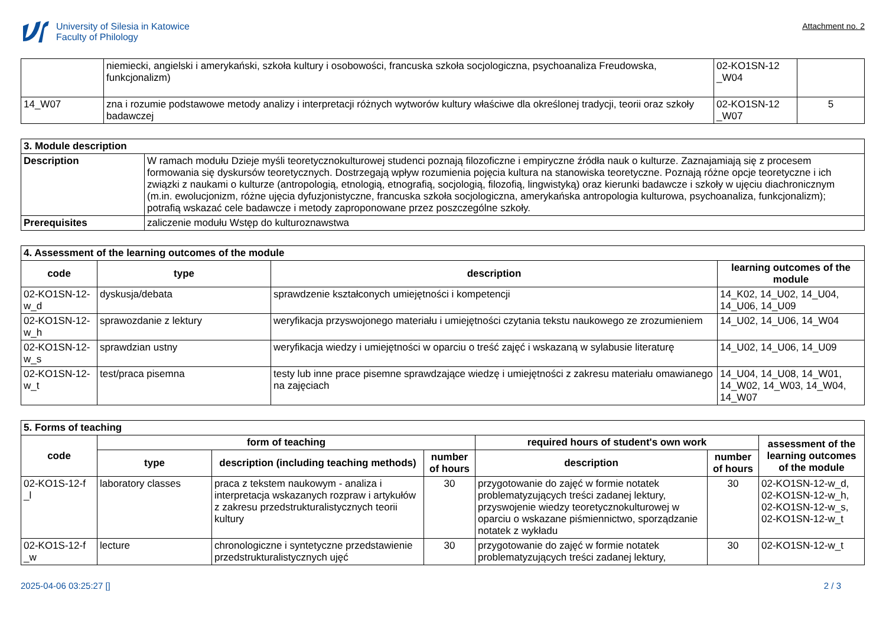University of Silesia in Katowice
Faculty of Philology
Attachment no. 2
| | niemiecki, angielski i amerykański, szkoła kultury i osobowości, francuska szkoła socjologiczna, psychoanaliza Freudowska, funkcjonalizm) | 02-KO1SN-12 _W04 | |
| 14_W07 | zna i rozumie podstawowe metody analizy i interpretacji różnych wytworów kultury właściwe dla określonej tradycji, teorii oraz szkoły badawczej | 02-KO1SN-12 _W07 | 5 |
| 3. Module description | |
| Description | W ramach modułu Dzieje myśli teoretycznokulturowej studenci poznają filozoficzne i empiryczne źródła nauk o kulturze. Zaznajamiają się z procesem formowania się dyskursów teoretycznych. Dostrzegają wpływ rozumienia pojęcia kultura na stanowiska teoretyczne. Poznają różne opcje teoretyczne i ich związki z naukami o kulturze (antropologią, etnologią, etnografią, socjologią, filozofią, lingwistyką) oraz kierunki badawcze i szkoły w ujęciu diachronicznym (m.in. ewolucjonizm, różne ujęcia dyfuzjonistyczne, francuska szkoła socjologiczna, amerykańska antropologia kulturowa, psychoanaliza, funkcjonalizm); potrafią wskazać cele badawcze i metody zaproponowane przez poszczególne szkoły. |
| Prerequisites | zaliczenie modułu Wstęp do kulturoznawstwa |
| 4. Assessment of the learning outcomes of the module | | | |
| code | type | description | learning outcomes of the module |
| 02-KO1SN-12- w_d | dyskusja/debata | sprawdzenie kształconych umiejętności i kompetencji | 14_K02, 14_U02, 14_U04, 14_U06, 14_U09 |
| 02-KO1SN-12- w_h | sprawozdanie z lektury | weryfikacja przyswojonego materiału i umiejętności czytania tekstu naukowego ze zrozumieniem | 14_U02, 14_U06, 14_W04 |
| 02-KO1SN-12- w_s | sprawdzian ustny | weryfikacja wiedzy i umiejętności w oparciu o treść zajęć i wskazaną w sylabusie literaturę | 14_U02, 14_U06, 14_U09 |
| 02-KO1SN-12- w_t | test/praca pisemna | testy lub inne prace pisemne sprawdzające wiedzę i umiejętności z zakresu materiału omawianego na zajęciach | 14_U04, 14_U08, 14_W01, 14_W02, 14_W03, 14_W04, 14_W07 |
| 5. Forms of teaching | | | | | | |
| code | form of teaching | | | required hours of student's own work | | assessment of the learning outcomes of the module |
| | type | description (including teaching methods) | number of hours | description | number of hours | |
| 02-KO1S-12-f _l | laboratory classes | praca z tekstem naukowym - analiza i interpretacja wskazanych rozpraw i artykułów z zakresu przedstrukturalistycznych teorii kultury | 30 | przygotowanie do zajęć w formie notatek problematyzujących treści zadanej lektury, przyswojenie wiedzy teoretycznokulturowej w oparciu o wskazane piśmiennictwo, sporządzanie notatek z wykładu | 30 | 02-KO1SN-12-w_d, 02-KO1SN-12-w_h, 02-KO1SN-12-w_s, 02-KO1SN-12-w_t |
| 02-KO1S-12-f _w | lecture | chronologiczne i syntetyczne przedstawienie przedstrukturalistycznych ujęć | 30 | przygotowanie do zajęć w formie notatek problematyzujących treści zadanej lektury, | 30 | 02-KO1SN-12-w_t |
2025-04-06 03:25:27 [] 2 / 3